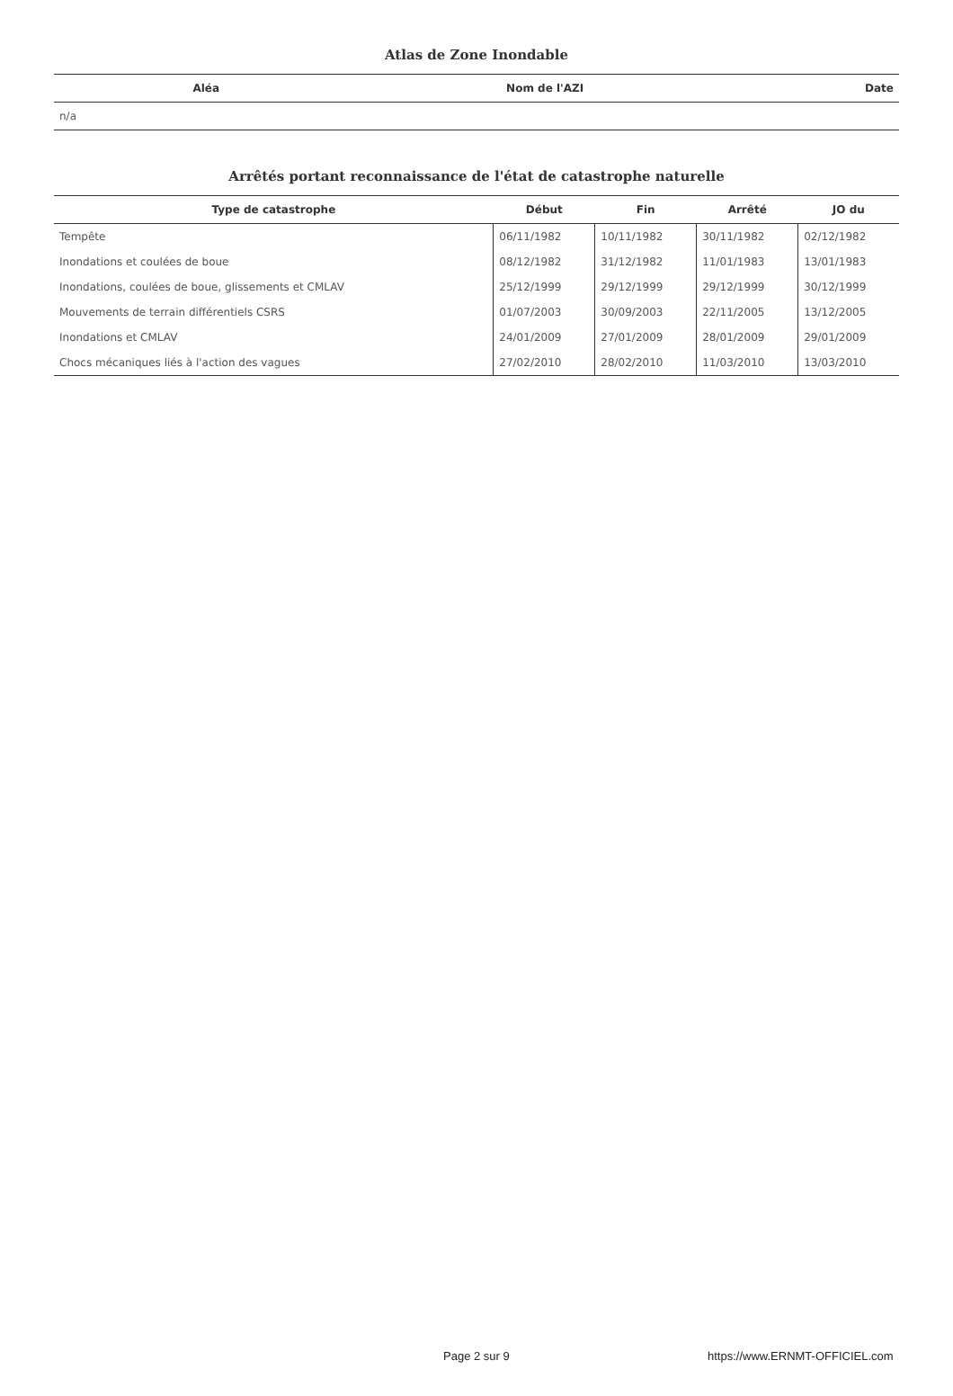Atlas de Zone Inondable
| Aléa | Nom de l'AZI | Date |
| --- | --- | --- |
| n/a | | |
Arrêtés portant reconnaissance de l'état de catastrophe naturelle
| Type de catastrophe | Début | Fin | Arrêté | JO du |
| --- | --- | --- | --- | --- |
| Tempête | 06/11/1982 | 10/11/1982 | 30/11/1982 | 02/12/1982 |
| Inondations et coulées de boue | 08/12/1982 | 31/12/1982 | 11/01/1983 | 13/01/1983 |
| Inondations, coulées de boue, glissements et CMLAV | 25/12/1999 | 29/12/1999 | 29/12/1999 | 30/12/1999 |
| Mouvements de terrain différentiels CSRS | 01/07/2003 | 30/09/2003 | 22/11/2005 | 13/12/2005 |
| Inondations et CMLAV | 24/01/2009 | 27/01/2009 | 28/01/2009 | 29/01/2009 |
| Chocs mécaniques liés à l'action des vagues | 27/02/2010 | 28/02/2010 | 11/03/2010 | 13/03/2010 |
Page 2 sur 9 https://www.ERNMT-OFFICIEL.com